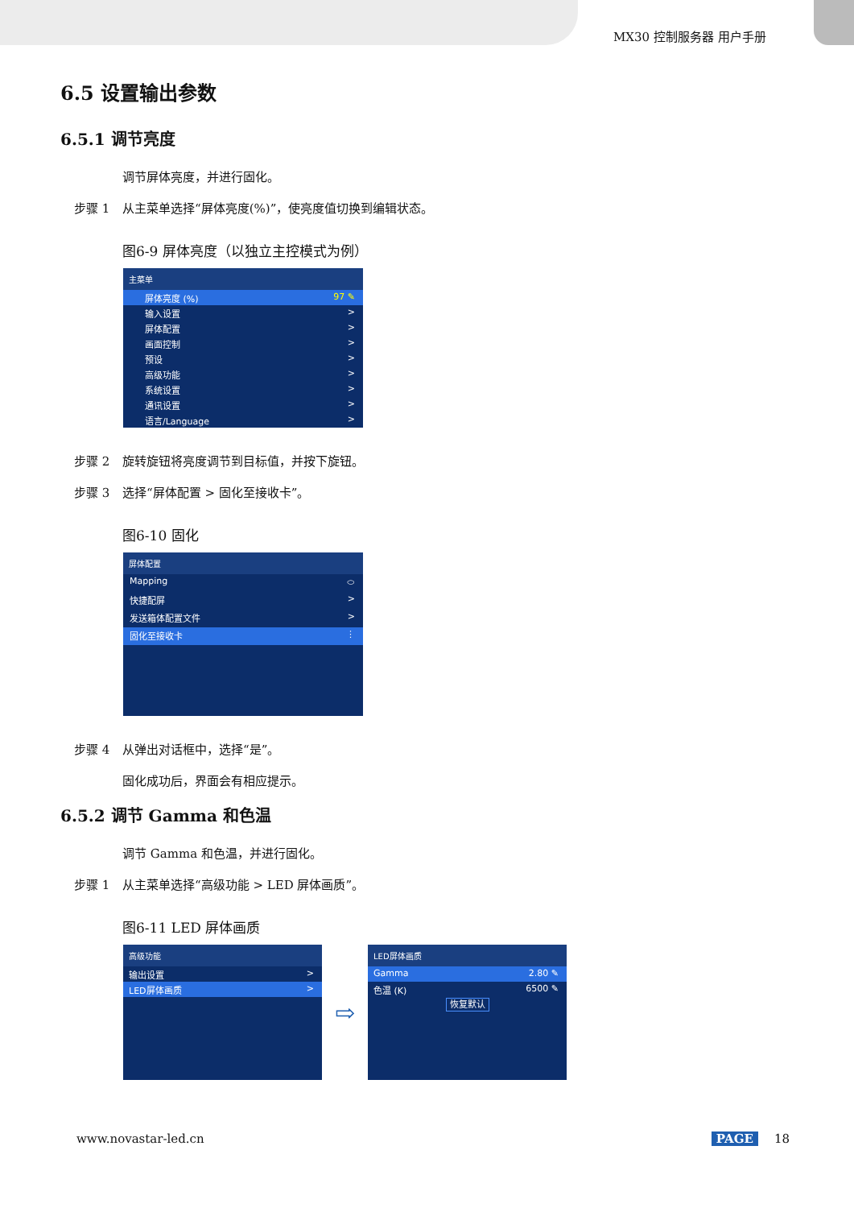MX30 控制服务器 用户手册
6.5 设置输出参数
6.5.1 调节亮度
调节屏体亮度，并进行固化。
步骤 1 从主菜单选择“屏体亮度(%)”，使亮度值切换到编辑状态。
图6-9 屏体亮度（以独立主控模式为例）
主菜单
屏体亮度 (%) 97 ✎
输入设置 >
屏体配置 >
画面控制 >
预设 >
高级功能 >
系统设置 >
通讯设置 >
语言/Language >
步骤 2 旋转旋钮将亮度调节到目标值，并按下旋钮。
步骤 3 选择“屏体配置 > 固化至接收卡”。
图6-10 固化
屏体配置
Mapping ⬭
快捷配屏 >
发送箱体配置文件 >
固化至接收卡 ⋮
步骤 4 从弹出对话框中，选择“是”。
固化成功后，界面会有相应提示。
6.5.2 调节 Gamma 和色温
调节 Gamma 和色温，并进行固化。
步骤 1 从主菜单选择“高级功能 > LED 屏体画质”。
图6-11 LED 屏体画质
高级功能
输出设置 >
LED屏体画质 >
⇨
LED屏体画质
Gamma 2.80 ✎
色温 (K) 6500 ✎
恢复默认
www.novastar-led.cn PAGE 18